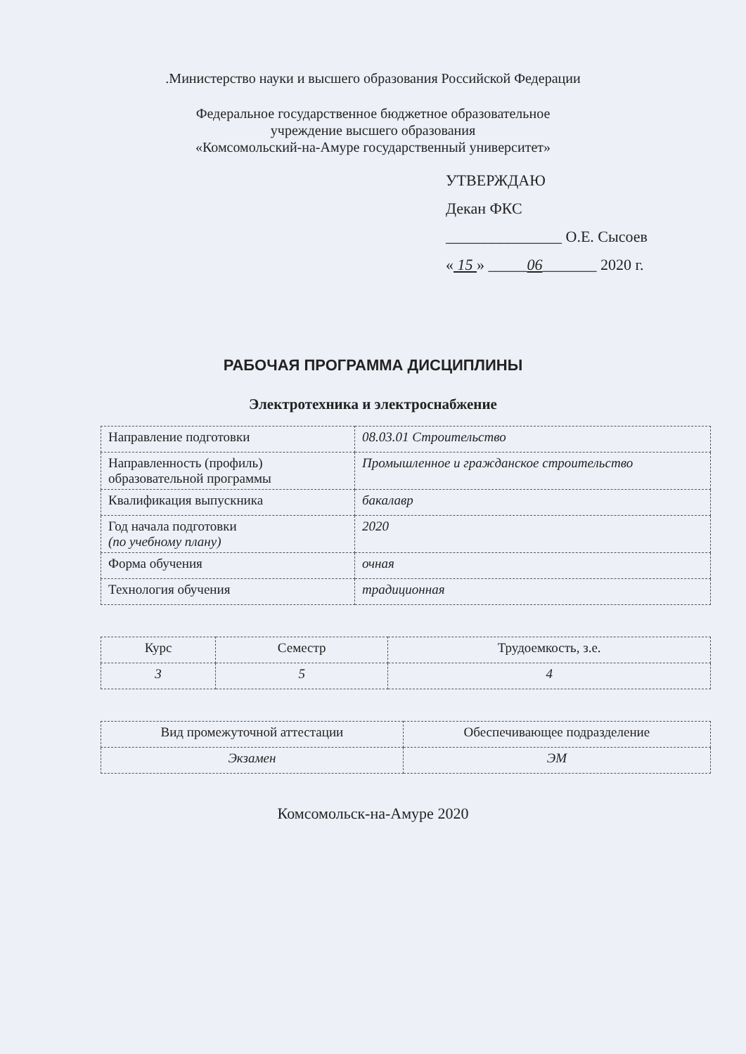.Министерство науки и высшего образования Российской Федерации
Федеральное государственное бюджетное образовательное
учреждение высшего образования
«Комсомольский-на-Амуре государственный университет»
УТВЕРЖДАЮ
Декан ФКС
_______________ О.Е. Сысоев
« 15 » _____06_______ 2020 г.
РАБОЧАЯ ПРОГРАММА ДИСЦИПЛИНЫ
Электротехника и электроснабжение
| Направление подготовки | 08.03.01 Строительство |
| Направленность (профиль) образовательной программы | Промышленное и гражданское строительство |
| Квалификация выпускника | бакалавр |
| Год начала подготовки (по учебному плану) | 2020 |
| Форма обучения | очная |
| Технология обучения | традиционная |
| Курс | Семестр | Трудоемкость, з.е. |
| 3 | 5 | 4 |
| Вид промежуточной аттестации | Обеспечивающее подразделение |
| Экзамен | ЭМ |
Комсомольск-на-Амуре 2020